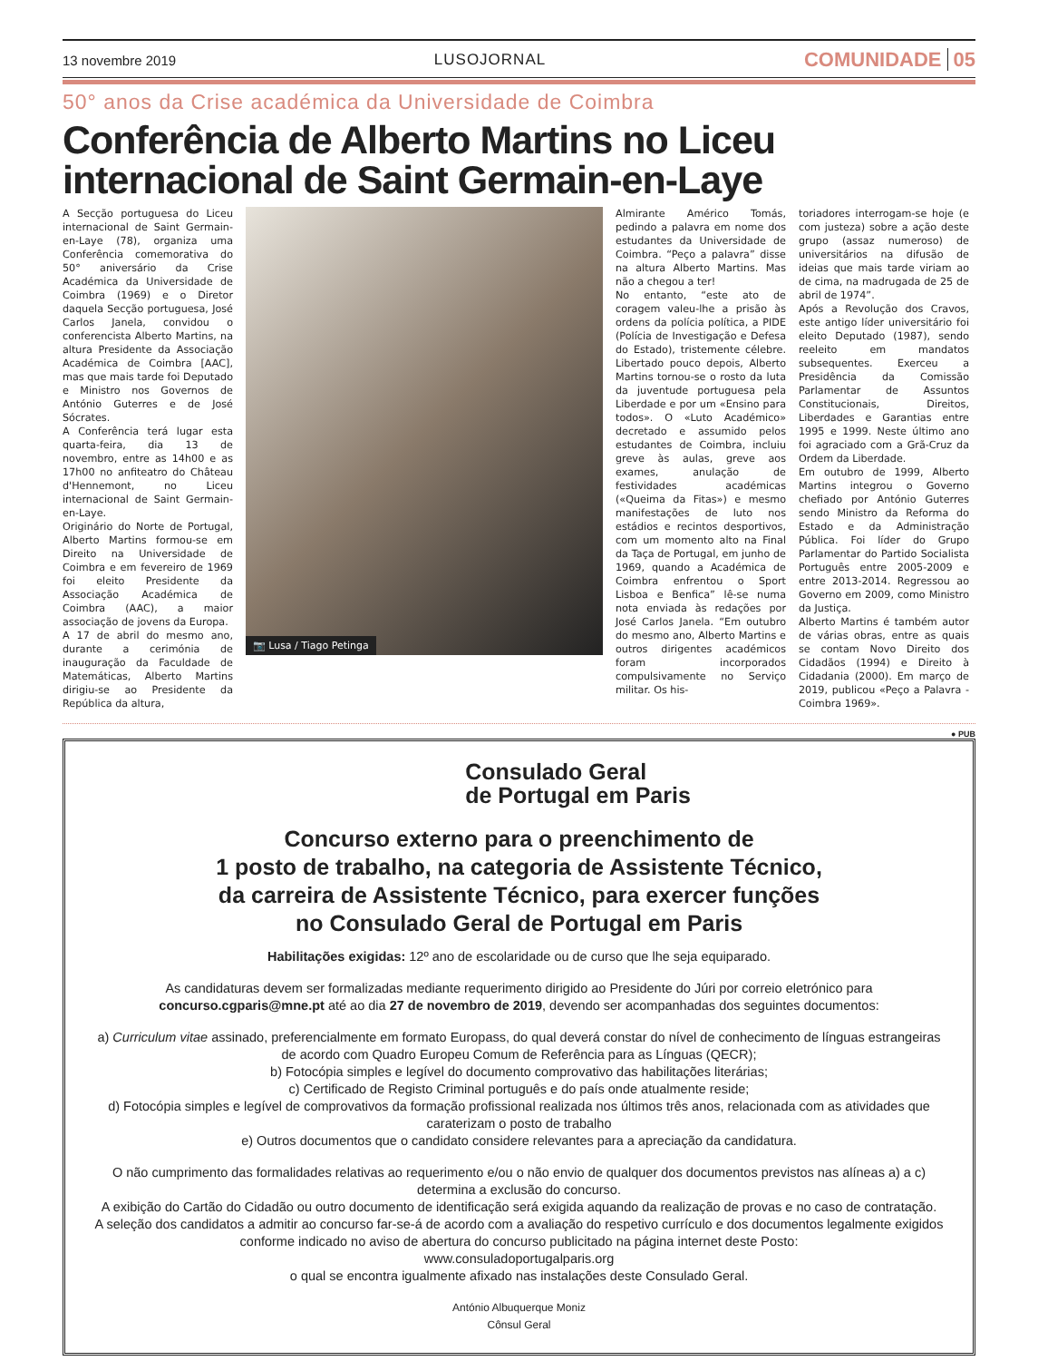13 novembre 2019 LUSOJORNAL
COMUNIDADE 05
50° anos da Crise académica da Universidade de Coimbra
Conferência de Alberto Martins no Liceu internacional de Saint Germain-en-Laye
A Secção portuguesa do Liceu internacional de Saint Germain-en-Laye (78), organiza uma Conferência comemorativa do 50° aniversário da Crise Académica da Universidade de Coimbra (1969) e o Diretor daquela Secção portuguesa, José Carlos Janela, convidou o conferencista Alberto Martins, na altura Presidente da Associação Académica de Coimbra [AAC], mas que mais tarde foi Deputado e Ministro nos Governos de António Guterres e de José Sócrates.
A Conferência terá lugar esta quarta-feira, dia 13 de novembro, entre as 14h00 e as 17h00 no anfiteatro do Château d'Hennemont, no Liceu internacional de Saint Germain-en-Laye.
Originário do Norte de Portugal, Alberto Martins formou-se em Direito na Universidade de Coimbra e em fevereiro de 1969 foi eleito Presidente da Associação Académica de Coimbra (AAC), a maior associação de jovens da Europa.
A 17 de abril do mesmo ano, durante a cerimónia de inauguração da Faculdade de Matemáticas, Alberto Martins dirigiu-se ao Presidente da República da altura,
📷 Lusa / Tiago Petinga
Almirante Américo Tomás, pedindo a palavra em nome dos estudantes da Universidade de Coimbra. “Peço a palavra” disse na altura Alberto Martins. Mas não a chegou a ter!
No entanto, “este ato de coragem valeu-lhe a prisão às ordens da polícia política, a PIDE (Polícia de Investigação e Defesa do Estado), tristemente célebre. Libertado pouco depois, Alberto Martins tornou-se o rosto da luta da juventude portuguesa pela Liberdade e por um «Ensino para todos». O «Luto Académico» decretado e assumido pelos estudantes de Coimbra, incluiu greve às aulas, greve aos exames, anulação de festividades académicas («Queima da Fitas») e mesmo manifestações de luto nos estádios e recintos desportivos, com um momento alto na Final da Taça de Portugal, em junho de 1969, quando a Académica de Coimbra enfrentou o Sport Lisboa e Benfica” lê-se numa nota enviada às redações por José Carlos Janela. “Em outubro do mesmo ano, Alberto Martins e outros dirigentes académicos foram incorporados compulsivamente no Serviço militar. Os his-
toriadores interrogam-se hoje (e com justeza) sobre a ação deste grupo (assaz numeroso) de universitários na difusão de ideias que mais tarde viriam ao de cima, na madrugada de 25 de abril de 1974”.
Após a Revolução dos Cravos, este antigo líder universitário foi eleito Deputado (1987), sendo reeleito em mandatos subsequentes. Exerceu a Presidência da Comissão Parlamentar de Assuntos Constitucionais, Direitos, Liberdades e Garantias entre 1995 e 1999. Neste último ano foi agraciado com a Grã-Cruz da Ordem da Liberdade.
Em outubro de 1999, Alberto Martins integrou o Governo chefiado por António Guterres sendo Ministro da Reforma do Estado e da Administração Pública. Foi líder do Grupo Parlamentar do Partido Socialista Português entre 2005-2009 e entre 2013-2014. Regressou ao Governo em 2009, como Ministro da Justiça.
Alberto Martins é também autor de várias obras, entre as quais se contam Novo Direito dos Cidadãos (1994) e Direito à Cidadania (2000). Em março de 2019, publicou «Peço a Palavra - Coimbra 1969».
● PUB
Consulado Geral
de Portugal em Paris
Concurso externo para o preenchimento de
1 posto de trabalho, na categoria de Assistente Técnico,
da carreira de Assistente Técnico, para exercer funções
no Consulado Geral de Portugal em Paris
Habilitações exigidas: 12º ano de escolaridade ou de curso que lhe seja equiparado.
As candidaturas devem ser formalizadas mediante requerimento dirigido ao Presidente do Júri por correio eletrónico para concurso.cgparis@mne.pt até ao dia 27 de novembro de 2019, devendo ser acompanhadas dos seguintes documentos:
a) Curriculum vitae assinado, preferencialmente em formato Europass, do qual deverá constar do nível de conhecimento de línguas estrangeiras de acordo com Quadro Europeu Comum de Referência para as Línguas (QECR);
b) Fotocópia simples e legível do documento comprovativo das habilitações literárias;
c) Certificado de Registo Criminal português e do país onde atualmente reside;
d) Fotocópia simples e legível de comprovativos da formação profissional realizada nos últimos três anos, relacionada com as atividades que caraterizam o posto de trabalho
e) Outros documentos que o candidato considere relevantes para a apreciação da candidatura.
O não cumprimento das formalidades relativas ao requerimento e/ou o não envio de qualquer dos documentos previstos nas alíneas a) a c) determina a exclusão do concurso.
A exibição do Cartão do Cidadão ou outro documento de identificação será exigida aquando da realização de provas e no caso de contratação.
A seleção dos candidatos a admitir ao concurso far-se-á de acordo com a avaliação do respetivo currículo e dos documentos legalmente exigidos conforme indicado no aviso de abertura do concurso publicitado na página internet deste Posto:
www.consuladoportugalparis.org
o qual se encontra igualmente afixado nas instalações deste Consulado Geral.
António Albuquerque Moniz
Cônsul Geral